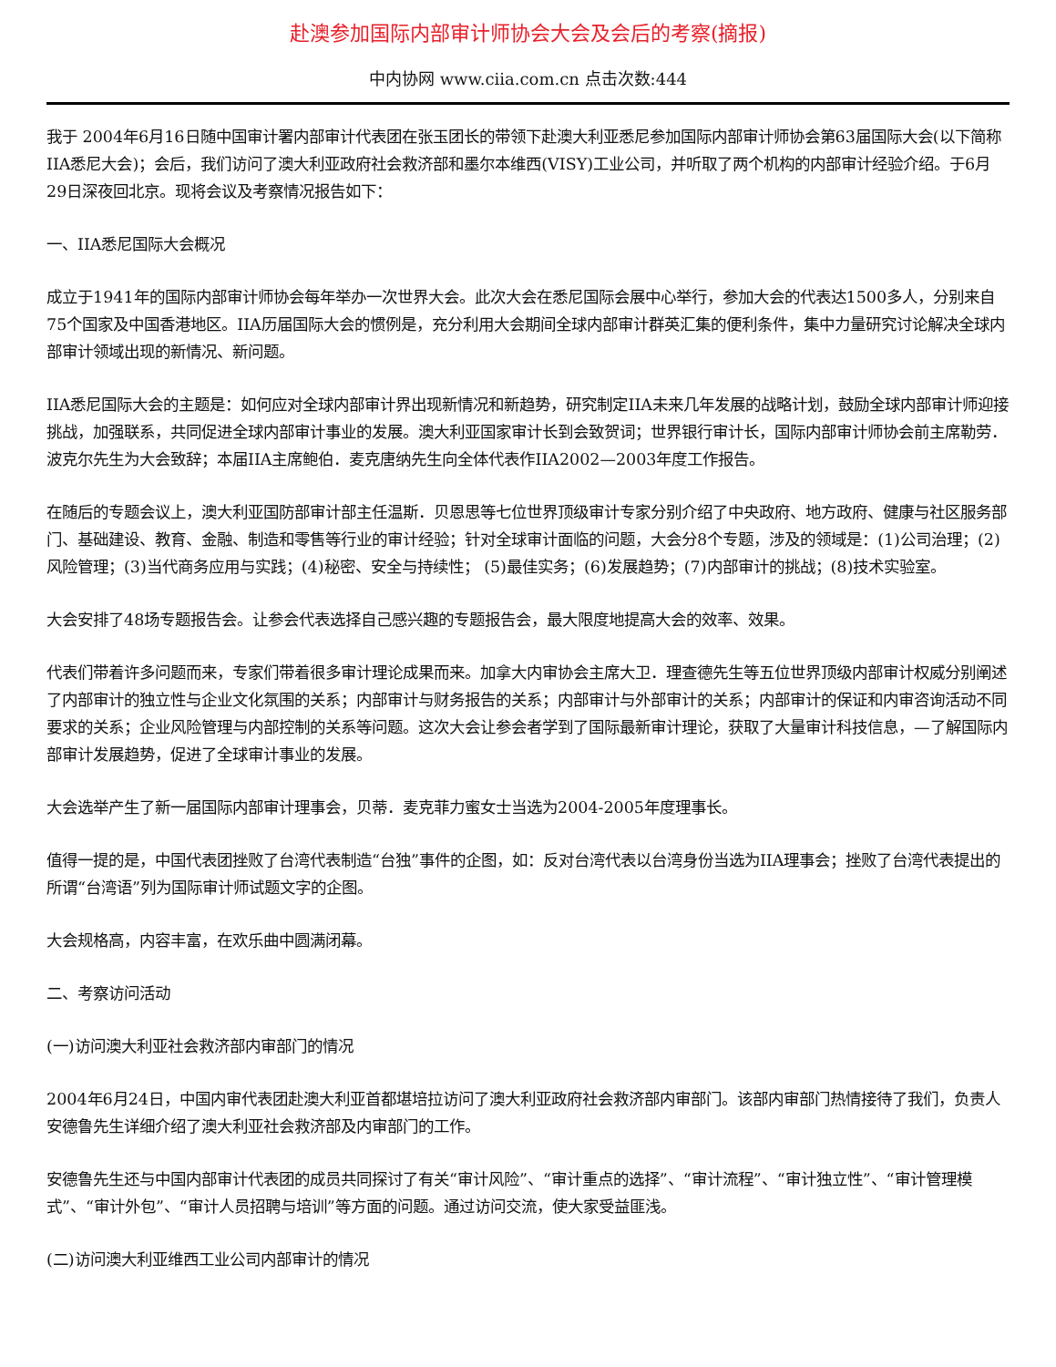赴澳参加国际内部审计师协会大会及会后的考察(摘报)
中内协网 www.ciia.com.cn 点击次数:444
我于 2004年6月16日随中国审计署内部审计代表团在张玉团长的带领下赴澳大利亚悉尼参加国际内部审计师协会第63届国际大会(以下简称IIA悉尼大会)；会后，我们访问了澳大利亚政府社会救济部和墨尔本维西(VISY)工业公司，并听取了两个机构的内部审计经验介绍。于6月29日深夜回北京。现将会议及考察情况报告如下：
一、IIA悉尼国际大会概况
成立于1941年的国际内部审计师协会每年举办一次世界大会。此次大会在悉尼国际会展中心举行，参加大会的代表达1500多人，分别来自75个国家及中国香港地区。IIA历届国际大会的惯例是，充分利用大会期间全球内部审计群英汇集的便利条件，集中力量研究讨论解决全球内部审计领域出现的新情况、新问题。
IIA悉尼国际大会的主题是：如何应对全球内部审计界出现新情况和新趋势，研究制定IIA未来几年发展的战略计划，鼓励全球内部审计师迎接挑战，加强联系，共同促进全球内部审计事业的发展。澳大利亚国家审计长到会致贺词；世界银行审计长，国际内部审计师协会前主席勒劳．波克尔先生为大会致辞；本届IIA主席鲍伯．麦克唐纳先生向全体代表作IIA2002—2003年度工作报告。
在随后的专题会议上，澳大利亚国防部审计部主任温斯．贝恩思等七位世界顶级审计专家分别介绍了中央政府、地方政府、健康与社区服务部门、基础建设、教育、金融、制造和零售等行业的审计经验；针对全球审计面临的问题，大会分8个专题，涉及的领域是：(1)公司治理；(2)风险管理；(3)当代商务应用与实践；(4)秘密、安全与持续性； (5)最佳实务；(6)发展趋势；(7)内部审计的挑战；(8)技术实验室。
大会安排了48场专题报告会。让参会代表选择自己感兴趣的专题报告会，最大限度地提高大会的效率、效果。
代表们带着许多问题而来，专家们带着很多审计理论成果而来。加拿大内审协会主席大卫．理查德先生等五位世界顶级内部审计权威分别阐述了内部审计的独立性与企业文化氛围的关系；内部审计与财务报告的关系；内部审计与外部审计的关系；内部审计的保证和内审咨询活动不同要求的关系；企业风险管理与内部控制的关系等问题。这次大会让参会者学到了国际最新审计理论，获取了大量审计科技信息，—了解国际内部审计发展趋势，促进了全球审计事业的发展。
大会选举产生了新一届国际内部审计理事会，贝蒂．麦克菲力蜜女士当选为2004-2005年度理事长。
值得一提的是，中国代表团挫败了台湾代表制造“台独”事件的企图，如：反对台湾代表以台湾身份当选为IIA理事会；挫败了台湾代表提出的所谓“台湾语”列为国际审计师试题文字的企图。
大会规格高，内容丰富，在欢乐曲中圆满闭幕。
二、考察访问活动
(一)访问澳大利亚社会救济部内审部门的情况
2004年6月24日，中国内审代表团赴澳大利亚首都堪培拉访问了澳大利亚政府社会救济部内审部门。该部内审部门热情接待了我们，负责人安德鲁先生详细介绍了澳大利亚社会救济部及内审部门的工作。
安德鲁先生还与中国内部审计代表团的成员共同探讨了有关“审计风险”、“审计重点的选择”、“审计流程”、“审计独立性”、“审计管理模式”、“审计外包”、“审计人员招聘与培训”等方面的问题。通过访问交流，使大家受益匪浅。
(二)访问澳大利亚维西工业公司内部审计的情况